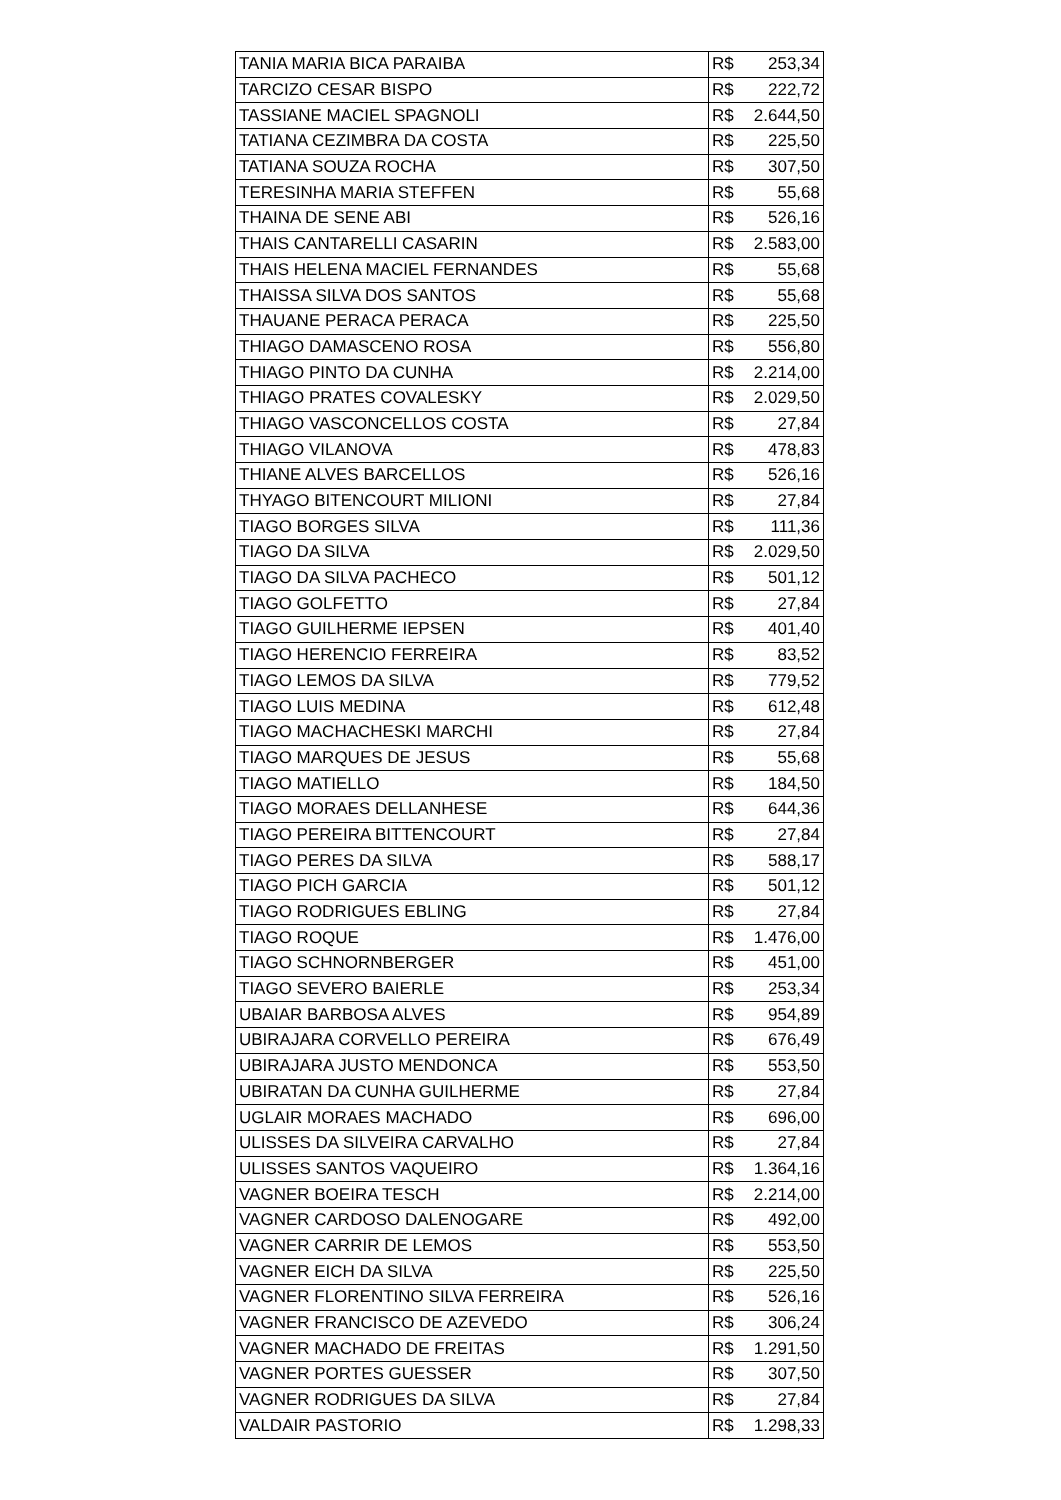| TANIA MARIA BICA PARAIBA | R$ 253,34 |
| TARCIZO CESAR BISPO | R$ 222,72 |
| TASSIANE MACIEL SPAGNOLI | R$ 2.644,50 |
| TATIANA CEZIMBRA DA COSTA | R$ 225,50 |
| TATIANA SOUZA ROCHA | R$ 307,50 |
| TERESINHA MARIA STEFFEN | R$ 55,68 |
| THAINA DE SENE ABI | R$ 526,16 |
| THAIS CANTARELLI CASARIN | R$ 2.583,00 |
| THAIS HELENA MACIEL FERNANDES | R$ 55,68 |
| THAISSA SILVA DOS SANTOS | R$ 55,68 |
| THAUANE PERACA PERACA | R$ 225,50 |
| THIAGO DAMASCENO ROSA | R$ 556,80 |
| THIAGO PINTO DA CUNHA | R$ 2.214,00 |
| THIAGO PRATES COVALESKY | R$ 2.029,50 |
| THIAGO VASCONCELLOS COSTA | R$ 27,84 |
| THIAGO VILANOVA | R$ 478,83 |
| THIANE ALVES BARCELLOS | R$ 526,16 |
| THYAGO BITENCOURT MILIONI | R$ 27,84 |
| TIAGO BORGES SILVA | R$ 111,36 |
| TIAGO DA SILVA | R$ 2.029,50 |
| TIAGO DA SILVA PACHECO | R$ 501,12 |
| TIAGO GOLFETTO | R$ 27,84 |
| TIAGO GUILHERME IEPSEN | R$ 401,40 |
| TIAGO HERENCIO FERREIRA | R$ 83,52 |
| TIAGO LEMOS DA SILVA | R$ 779,52 |
| TIAGO LUIS MEDINA | R$ 612,48 |
| TIAGO MACHACHESKI MARCHI | R$ 27,84 |
| TIAGO MARQUES DE JESUS | R$ 55,68 |
| TIAGO MATIELLO | R$ 184,50 |
| TIAGO MORAES DELLANHESE | R$ 644,36 |
| TIAGO PEREIRA BITTENCOURT | R$ 27,84 |
| TIAGO PERES DA SILVA | R$ 588,17 |
| TIAGO PICH GARCIA | R$ 501,12 |
| TIAGO RODRIGUES EBLING | R$ 27,84 |
| TIAGO ROQUE | R$ 1.476,00 |
| TIAGO SCHNORNBERGER | R$ 451,00 |
| TIAGO SEVERO BAIERLE | R$ 253,34 |
| UBAIAR BARBOSA ALVES | R$ 954,89 |
| UBIRAJARA CORVELLO PEREIRA | R$ 676,49 |
| UBIRAJARA JUSTO MENDONCA | R$ 553,50 |
| UBIRATAN DA CUNHA GUILHERME | R$ 27,84 |
| UGLAIR MORAES MACHADO | R$ 696,00 |
| ULISSES DA SILVEIRA CARVALHO | R$ 27,84 |
| ULISSES SANTOS VAQUEIRO | R$ 1.364,16 |
| VAGNER BOEIRA TESCH | R$ 2.214,00 |
| VAGNER CARDOSO DALENOGARE | R$ 492,00 |
| VAGNER CARRIR DE LEMOS | R$ 553,50 |
| VAGNER EICH DA SILVA | R$ 225,50 |
| VAGNER FLORENTINO SILVA FERREIRA | R$ 526,16 |
| VAGNER FRANCISCO DE AZEVEDO | R$ 306,24 |
| VAGNER MACHADO DE FREITAS | R$ 1.291,50 |
| VAGNER PORTES GUESSER | R$ 307,50 |
| VAGNER RODRIGUES DA SILVA | R$ 27,84 |
| VALDAIR PASTORIO | R$ 1.298,33 |